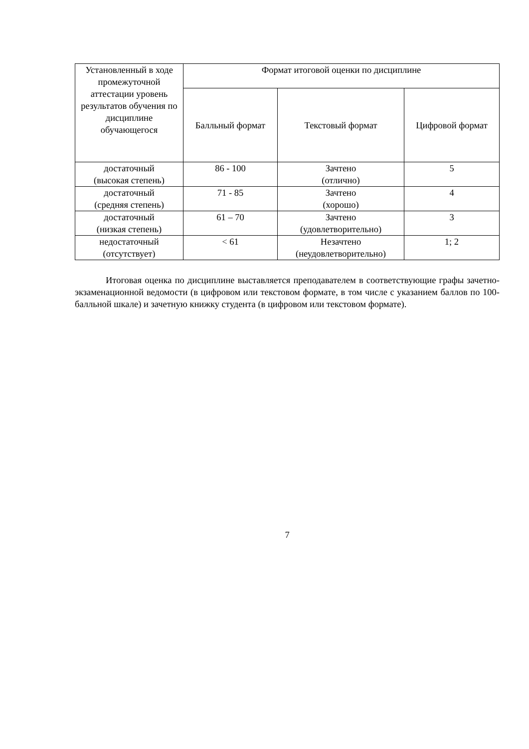| Установленный в ходе промежуточной аттестации уровень результатов обучения по дисциплине обучающегося | Формат итоговой оценки по дисциплине | | |
| --- | --- | --- | --- |
| | Балльный формат | Текстовый формат | Цифровой формат |
| достаточный (высокая степень) | 86 - 100 | Зачтено (отлично) | 5 |
| достаточный (средняя степень) | 71 - 85 | Зачтено (хорошо) | 4 |
| достаточный (низкая степень) | 61 – 70 | Зачтено (удовлетворительно) | 3 |
| недостаточный (отсутствует) | < 61 | Незачтено (неудовлетворительно) | 1; 2 |
Итоговая оценка по дисциплине выставляется преподавателем в соответствующие графы зачетно-экзаменационной ведомости (в цифровом или текстовом формате, в том числе с указанием баллов по 100-балльной шкале) и зачетную книжку студента (в цифровом или текстовом формате).
7